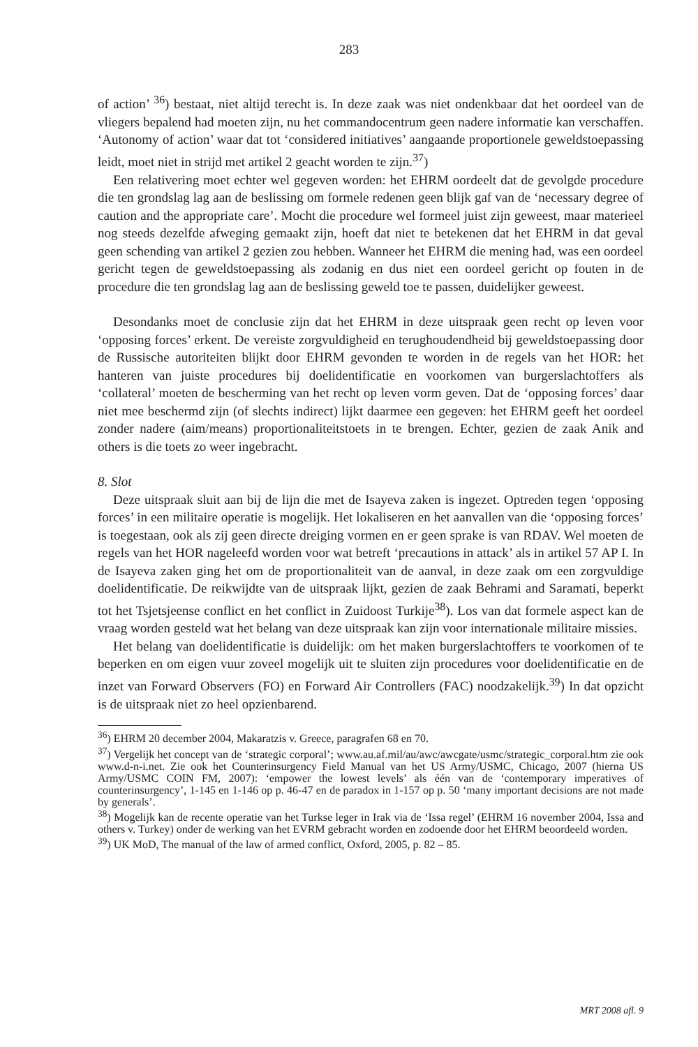283
of action’ <sup>36</sup>) bestaat, niet altijd terecht is. In deze zaak was niet ondenkbaar dat het oordeel van de vliegers bepalend had moeten zijn, nu het commandocentrum geen nadere informatie kan verschaffen. ‘Autonomy of action’ waar dat tot ‘considered initiatives’ aangaande proportionele geweldstoepassing leidt, moet niet in strijd met artikel 2 geacht worden te zijn.<sup>37</sup>)
Een relativering moet echter wel gegeven worden: het EHRM oordeelt dat de gevolgde procedure die ten grondslag lag aan de beslissing om formele redenen geen blijk gaf van de ‘necessary degree of caution and the appropriate care’. Mocht die procedure wel formeel juist zijn geweest, maar materieel nog steeds dezelfde afweging gemaakt zijn, hoeft dat niet te betekenen dat het EHRM in dat geval geen schending van artikel 2 gezien zou hebben. Wanneer het EHRM die mening had, was een oordeel gericht tegen de geweldstoepassing als zodanig en dus niet een oordeel gericht op fouten in de procedure die ten grondslag lag aan de beslissing geweld toe te passen, duidelijker geweest.
Desondanks moet de conclusie zijn dat het EHRM in deze uitspraak geen recht op leven voor ‘opposing forces’ erkent. De vereiste zorgvuldigheid en terughoudendheid bij geweldstoepassing door de Russische autoriteiten blijkt door EHRM gevonden te worden in de regels van het HOR: het hanteren van juiste procedures bij doelidentificatie en voorkomen van burgerslachtoffers als ‘collateral’ moeten de bescherming van het recht op leven vorm geven. Dat de ‘opposing forces’ daar niet mee beschermd zijn (of slechts indirect) lijkt daarmee een gegeven: het EHRM geeft het oordeel zonder nadere (aim/means) proportionaliteitstoets in te brengen. Echter, gezien de zaak Anik and others is die toets zo weer ingebracht.
8. Slot
Deze uitspraak sluit aan bij de lijn die met de Isayeva zaken is ingezet. Optreden tegen ‘opposing forces’ in een militaire operatie is mogelijk. Het lokaliseren en het aanvallen van die ‘opposing forces’ is toegestaan, ook als zij geen directe dreiging vormen en er geen sprake is van RDAV. Wel moeten de regels van het HOR nageleefd worden voor wat betreft ‘precautions in attack’ als in artikel 57 AP I. In de Isayeva zaken ging het om de proportionaliteit van de aanval, in deze zaak om een zorgvuldige doelidentificatie. De reikwijdte van de uitspraak lijkt, gezien de zaak Behrami and Saramati, beperkt tot het Tsjetsjeense conflict en het conflict in Zuidoost Turkije<sup>38</sup>). Los van dat formele aspect kan de vraag worden gesteld wat het belang van deze uitspraak kan zijn voor internationale militaire missies.
Het belang van doelidentificatie is duidelijk: om het maken burgerslachtoffers te voorkomen of te beperken en om eigen vuur zoveel mogelijk uit te sluiten zijn procedures voor doelidentificatie en de inzet van Forward Observers (FO) en Forward Air Controllers (FAC) noodzakelijk.<sup>39</sup>) In dat opzicht is de uitspraak niet zo heel opzienbarend.
<sup>36</sup>) EHRM 20 december 2004, Makaratzis v. Greece, paragrafen 68 en 70.
<sup>37</sup>) Vergelijk het concept van de ‘strategic corporal’; www.au.af.mil/au/awc/awcgate/usmc/strategic_corporal.htm zie ook www.d-n-i.net. Zie ook het Counterinsurgency Field Manual van het US Army/USMC, Chicago, 2007 (hierna US Army/USMC COIN FM, 2007): ‘empower the lowest levels’ als één van de ‘contemporary imperatives of counterinsurgency’, 1-145 en 1-146 op p. 46-47 en de paradox in 1-157 op p. 50 ‘many important decisions are not made by generals’.
<sup>38</sup>) Mogelijk kan de recente operatie van het Turkse leger in Irak via de ‘Issa regel’ (EHRM 16 november 2004, Issa and others v. Turkey) onder de werking van het EVRM gebracht worden en zodoende door het EHRM beoordeeld worden.
<sup>39</sup>) UK MoD, The manual of the law of armed conflict, Oxford, 2005, p. 82 – 85.
MRT 2008 afl. 9